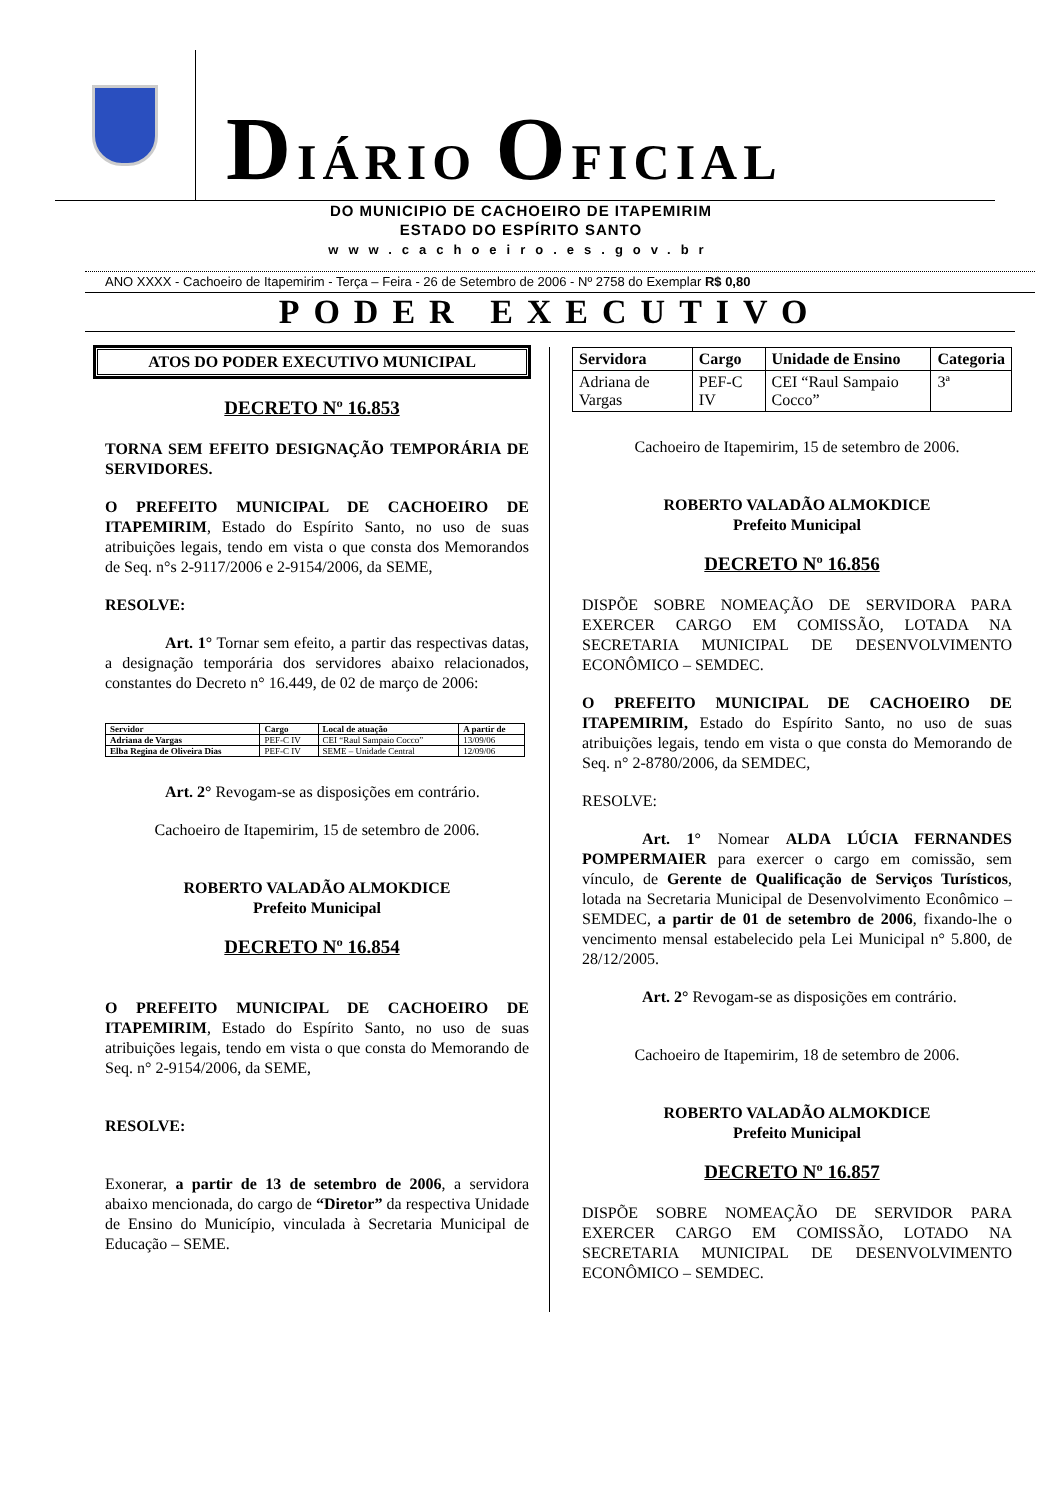DIÁRIO OFICIAL
DO MUNICIPIO DE CACHOEIRO DE ITAPEMIRIM
ESTADO DO ESPÍRITO SANTO
www.cachoeiro.es.gov.br
ANO XXXX - Cachoeiro de Itapemirim - Terça – Feira - 26 de Setembro de 2006 - Nº 2758 do Exemplar R$ 0,80
PODER EXECUTIVO
ATOS DO PODER EXECUTIVO MUNICIPAL
DECRETO Nº 16.853
TORNA SEM EFEITO DESIGNAÇÃO TEMPORÁRIA DE SERVIDORES.
O PREFEITO MUNICIPAL DE CACHOEIRO DE ITAPEMIRIM, Estado do Espírito Santo, no uso de suas atribuições legais, tendo em vista o que consta dos Memorandos de Seq. n°s 2-9117/2006 e 2-9154/2006, da SEME,
RESOLVE:
Art. 1° Tornar sem efeito, a partir das respectivas datas, a designação temporária dos servidores abaixo relacionados, constantes do Decreto n° 16.449, de 02 de março de 2006:
| Servidor | Cargo | Local de atuação | A partir de |
| --- | --- | --- | --- |
| Adriana de Vargas | PEF-C IV | CEI “Raul Sampaio Cocco” | 13/09/06 |
| Elba Regina de Oliveira Dias | PEF-C IV | SEME – Unidade Central | 12/09/06 |
Art. 2° Revogam-se as disposições em contrário.
Cachoeiro de Itapemirim, 15 de setembro de 2006.
ROBERTO VALADÃO ALMOKDICE
Prefeito Municipal
DECRETO Nº 16.854
O PREFEITO MUNICIPAL DE CACHOEIRO DE ITAPEMIRIM, Estado do Espírito Santo, no uso de suas atribuições legais, tendo em vista o que consta do Memorando de Seq. n° 2-9154/2006, da SEME,
RESOLVE:
Exonerar, a partir de 13 de setembro de 2006, a servidora abaixo mencionada, do cargo de “Diretor” da respectiva Unidade de Ensino do Município, vinculada à Secretaria Municipal de Educação – SEME.
| Servidora | Cargo | Unidade de Ensino | Categoria |
| --- | --- | --- | --- |
| Adriana de Vargas | PEF-C IV | CEI “Raul Sampaio Cocco” | 3ª |
Cachoeiro de Itapemirim, 15 de setembro de 2006.
ROBERTO VALADÃO ALMOKDICE
Prefeito Municipal
DECRETO Nº 16.856
DISPÕE SOBRE NOMEAÇÃO DE SERVIDORA PARA EXERCER CARGO EM COMISSÃO, LOTADA NA SECRETARIA MUNICIPAL DE DESENVOLVIMENTO ECONÔMICO – SEMDEC.
O PREFEITO MUNICIPAL DE CACHOEIRO DE ITAPEMIRIM, Estado do Espírito Santo, no uso de suas atribuições legais, tendo em vista o que consta do Memorando de Seq. n° 2-8780/2006, da SEMDEC,
RESOLVE:
Art. 1° Nomear ALDA LÚCIA FERNANDES POMPERMAIER para exercer o cargo em comissão, sem vínculo, de Gerente de Qualificação de Serviços Turísticos, lotada na Secretaria Municipal de Desenvolvimento Econômico – SEMDEC, a partir de 01 de setembro de 2006, fixando-lhe o vencimento mensal estabelecido pela Lei Municipal n° 5.800, de 28/12/2005.
Art. 2° Revogam-se as disposições em contrário.
Cachoeiro de Itapemirim, 18 de setembro de 2006.
ROBERTO VALADÃO ALMOKDICE
Prefeito Municipal
DECRETO Nº 16.857
DISPÕE SOBRE NOMEAÇÃO DE SERVIDOR PARA EXERCER CARGO EM COMISSÃO, LOTADO NA SECRETARIA MUNICIPAL DE DESENVOLVIMENTO ECONÔMICO – SEMDEC.